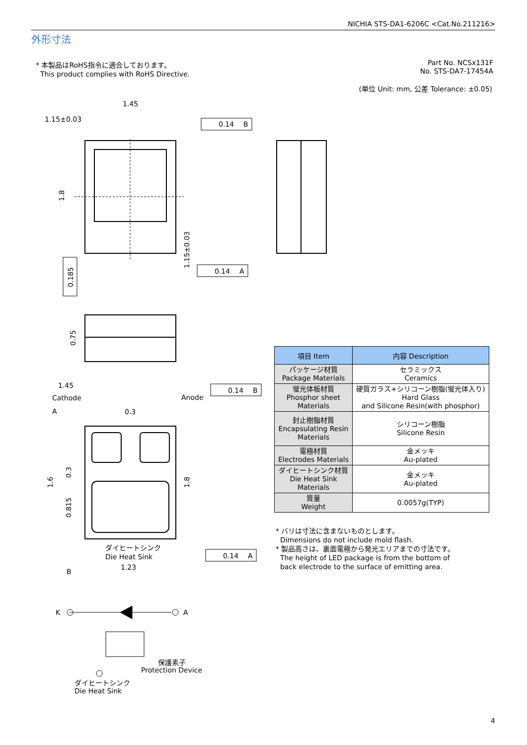NICHIA STS-DA1-6206C <Cat.No.211216>
外形寸法
* 本製品はRoHS指令に適合しております。
This product complies with RoHS Directive.
Part No. NCSx131F
No. STS-DA7-17454A
(単位 Unit: mm, 公差 Tolerance: ±0.05)
1.45
1.15±0.03
0.14
B
0.14
A
0.14
B
0.14
A
1.45
Cathode
Anode
0.3
ダイヒートシンク
Die Heat Sink
1.23
A
B
K
A
保護素子
Protection Device
ダイヒートシンク
Die Heat Sink
1.8
0.185
1.15±0.03
0.75
1.6
0.3
0.815
1.8
| 項目 Item | 内容 Description |
| --- | --- |
| パッケージ材質 Package Materials | セラミックス Ceramics |
| 蛍光体板材質 Phosphor sheet Materials | 硬質ガラス+シリコーン樹脂(蛍光体入り) Hard Glass and Silicone Resin(with phosphor) |
| 封止樹脂材質 Encapsulating Resin Materials | シリコーン樹脂 Silicone Resin |
| 電極材質 Electrodes Materials | 金メッキ Au-plated |
| ダイヒートシンク材質 Die Heat Sink Materials | 金メッキ Au-plated |
| 質量 Weight | 0.0057g(TYP) |
* バリは寸法に含まないものとします。
Dimensions do not include mold flash.
* 製品高さは、裏面電極から発光エリアまでの寸法です。
The height of LED package is from the bottom of
back electrode to the surface of emitting area.
4